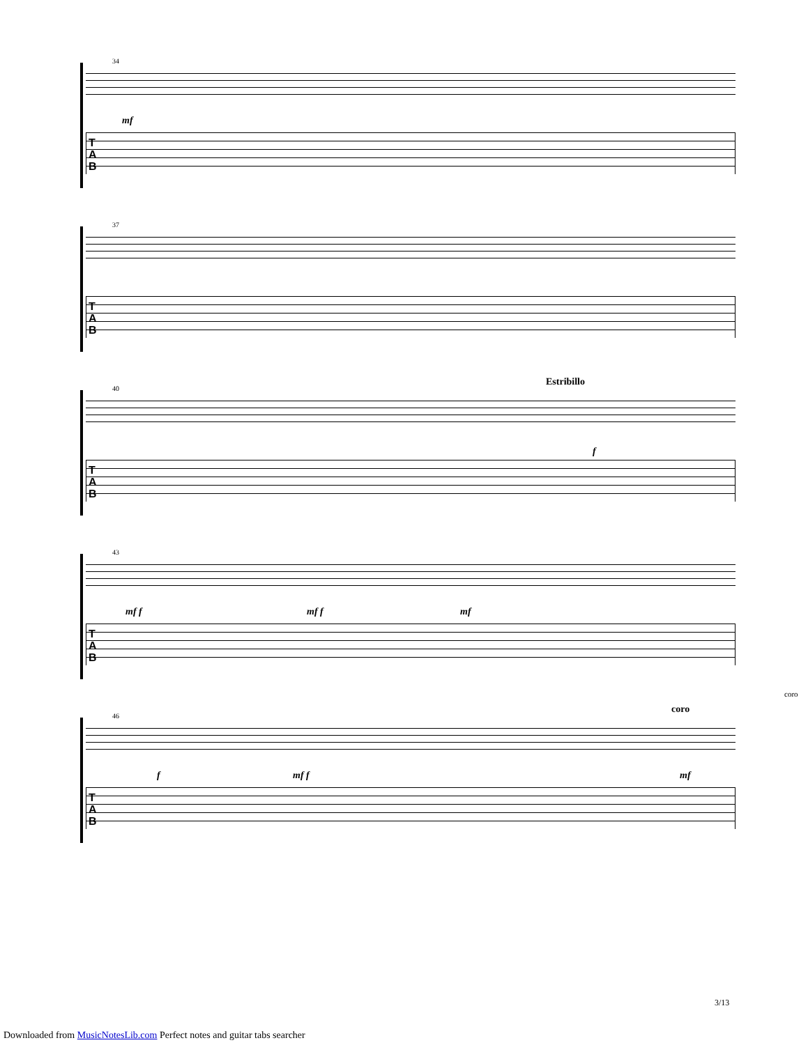34
mf
T
A
B
37
T
A
B
40
Estribillo
f
T
A
B
43
mf f mf f mf
T
A
B
46
coro
coro
f mf f mf
T
A
B
3/13
Downloaded from MusicNotesLib.com Perfect notes and guitar tabs searcher